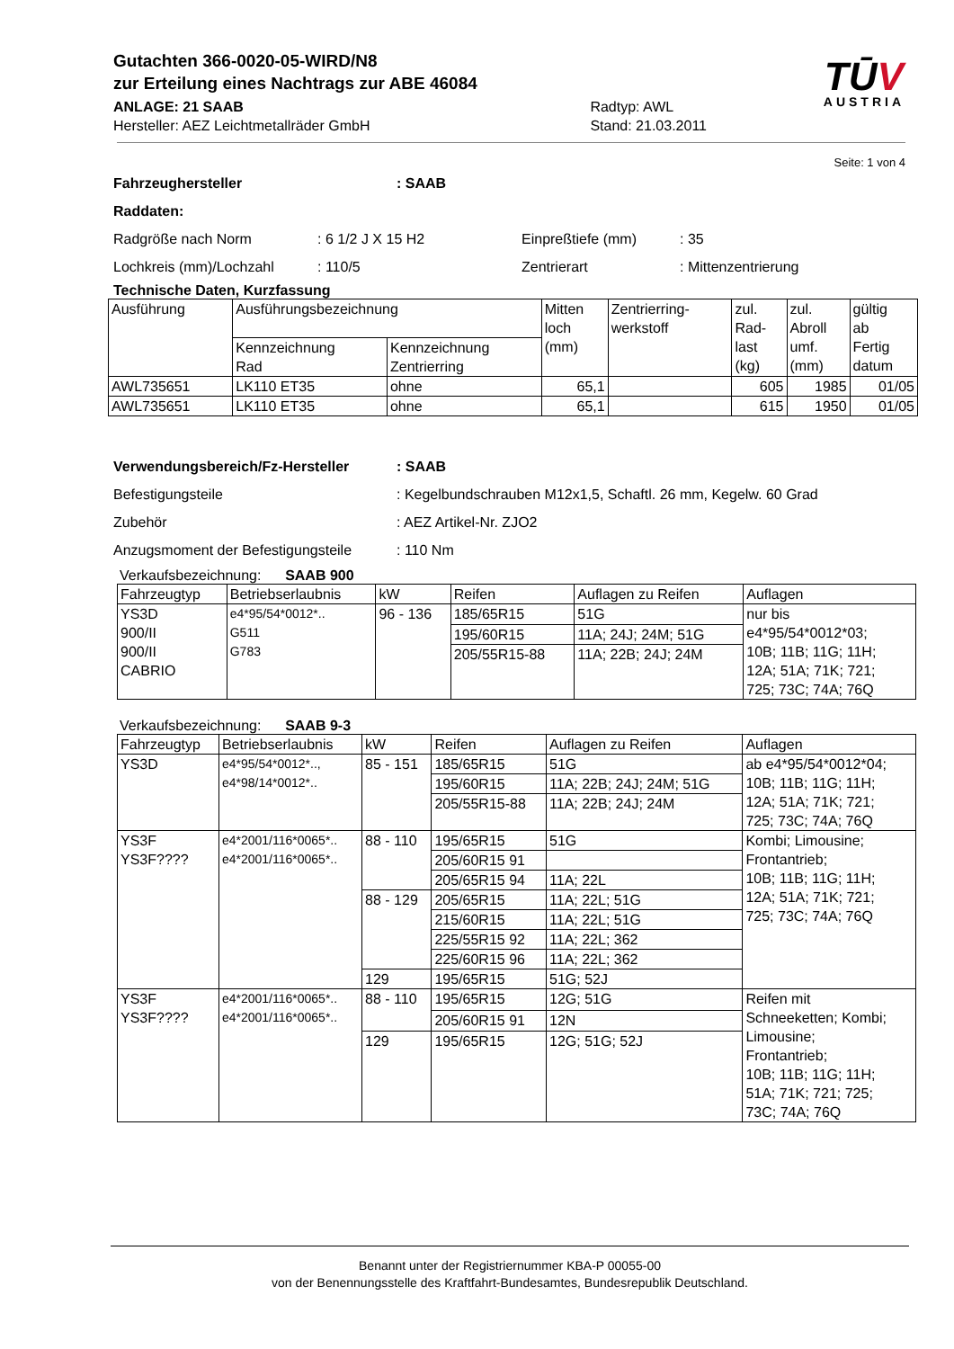Gutachten 366-0020-05-WIRD/N8
zur Erteilung eines Nachtrags zur ABE 46084
ANLAGE: 21 SAAB
Hersteller: AEZ Leichtmetallräder GmbH
Radtyp: AWL
Stand: 21.03.2011
TŪV
AUSTRIA
Seite: 1 von 4
Fahrzeughersteller: SAAB
Raddaten:
Radgröße nach Norm: 6 1/2 J X 15 H2 Einpreßtiefe (mm): 35
Lochkreis (mm)/Lochzahl: 110/5 Zentrierart: Mittenzentrierung
Technische Daten, Kurzfassung
| Ausführung | Ausführungsbezeichnung | | Mitten loch (mm) | Zentrierring- werkstoff | zul. Rad- last (kg) | zul. Abroll umf. (mm) | gültig ab Fertig datum |
| | Kennzeichnung Rad | Kennzeichnung Zentrierring | | | | | |
| AWL735651 | LK110 ET35 | ohne | 65,1 | | 605 | 1985 | 01/05 |
| AWL735651 | LK110 ET35 | ohne | 65,1 | | 615 | 1950 | 01/05 |
Verwendungsbereich/Fz-Hersteller: SAAB
Befestigungsteile: Kegelbundschrauben M12x1,5, Schaftl. 26 mm, Kegelw. 60 Grad
Zubehör: AEZ Artikel-Nr. ZJO2
Anzugsmoment der Befestigungsteile: 110 Nm
Verkaufsbezeichnung: SAAB 900
| Fahrzeugtyp | Betriebserlaubnis | kW | Reifen | Auflagen zu Reifen | Auflagen |
| YS3D 900/II 900/II CABRIO | e4*95/54*0012*.. G511 G783 | 96 - 136 | 185/65R15 | 51G | nur bis e4*95/54*0012*03; 10B; 11B; 11G; 11H; 12A; 51A; 71K; 721; 725; 73C; 74A; 76Q |
| | | | 195/60R15 | 11A; 24J; 24M; 51G | |
| | | | 205/55R15-88 | 11A; 22B; 24J; 24M | |
Verkaufsbezeichnung: SAAB 9-3
| Fahrzeugtyp | Betriebserlaubnis | kW | Reifen | Auflagen zu Reifen | Auflagen |
| YS3D | e4*95/54*0012*.., e4*98/14*0012*.. | 85 - 151 | 185/65R15 | 51G | ab e4*95/54*0012*04; 10B; 11B; 11G; 11H; 12A; 51A; 71K; 721; 725; 73C; 74A; 76Q |
| | | | 195/60R15 | 11A; 22B; 24J; 24M; 51G | |
| | | | 205/55R15-88 | 11A; 22B; 24J; 24M | |
| YS3F YS3F???? | e4*2001/116*0065*.. e4*2001/116*0065*.. | 88 - 110 | 195/65R15 | 51G | Kombi; Limousine; Frontantrieb; 10B; 11B; 11G; 11H; 12A; 51A; 71K; 721; 725; 73C; 74A; 76Q |
| | | | 205/60R15 91 | | |
| | | | 205/65R15 94 | 11A; 22L | |
| | | 88 - 129 | 205/65R15 | 11A; 22L; 51G | |
| | | | 215/60R15 | 11A; 22L; 51G | |
| | | | 225/55R15 92 | 11A; 22L; 362 | |
| | | | 225/60R15 96 | 11A; 22L; 362 | |
| | | 129 | 195/65R15 | 51G; 52J | |
| YS3F YS3F???? | e4*2001/116*0065*.. e4*2001/116*0065*.. | 88 - 110 | 195/65R15 | 12G; 51G | Reifen mit Schneeketten; Kombi; Limousine; Frontantrieb; 10B; 11B; 11G; 11H; 51A; 71K; 721; 725; 73C; 74A; 76Q |
| | | | 205/60R15 91 | 12N | |
| | | 129 | 195/65R15 | 12G; 51G; 52J | |
Benannt unter der Registriernummer KBA-P 00055-00
von der Benennungsstelle des Kraftfahrt-Bundesamtes, Bundesrepublik Deutschland.